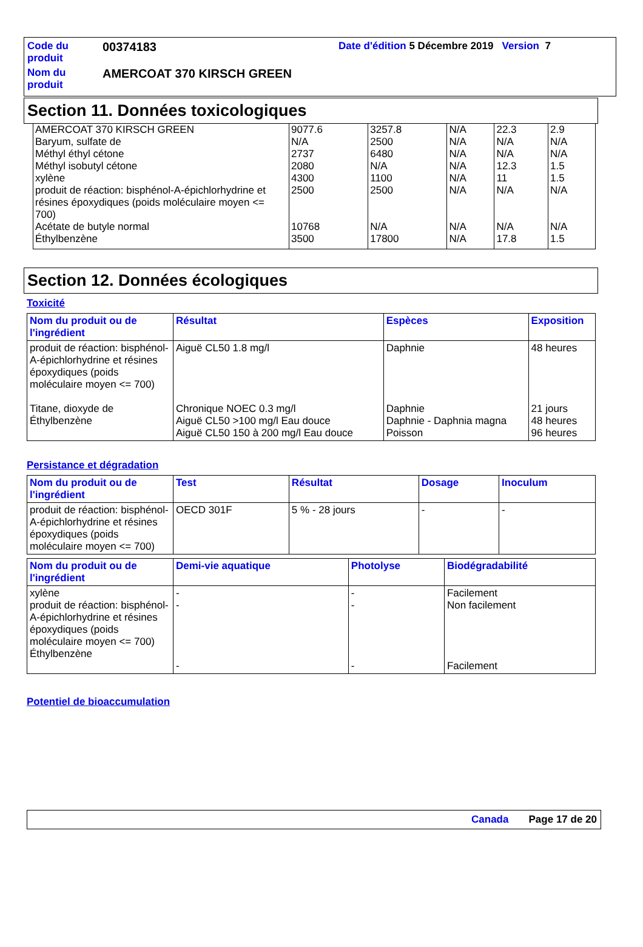| Code du produit | 00374183 | Date d'édition 5 Décembre 2019 Version 7 |
| Nom du produit | AMERCOAT 370 KIRSCH GREEN | |
Section 11. Données toxicologiques
| AMERCOAT 370 KIRSCH GREEN Baryum, sulfate de Méthyl éthyl cétone Méthyl isobutyl cétone xylène produit de réaction: bisphénol-A-épichlorhydrine et résines époxydiques (poids moléculaire moyen <= 700) Acétate de butyle normal Éthylbenzène | 9077.6 N/A 2737 2080 4300 2500 10768 3500 | 3257.8 2500 6480 N/A 1100 2500 N/A 17800 | N/A N/A N/A N/A N/A N/A N/A N/A | 22.3 N/A N/A 12.3 11 N/A N/A 17.8 | 2.9 N/A N/A 1.5 1.5 N/A N/A 1.5 |
Section 12. Données écologiques
Toxicité
| Nom du produit ou de l'ingrédient | Résultat | Espèces | Exposition |
| --- | --- | --- | --- |
| produit de réaction: bisphénol-A-épichlorhydrine et résines époxydiques (poids moléculaire moyen <= 700) Titane, dioxyde de Éthylbenzène | Aiguë CL50 1.8 mg/l Chronique NOEC 0.3 mg/l Aiguë CL50 >100 mg/l Eau douce Aiguë CL50 150 à 200 mg/l Eau douce | Daphnie Daphnie Daphnie - Daphnia magna Poisson | 48 heures 21 jours 48 heures 96 heures |
Persistance et dégradation
| Nom du produit ou de l'ingrédient | Test | Résultat | Dosage | Inoculum |
| --- | --- | --- | --- | --- |
| produit de réaction: bisphénol-A-épichlorhydrine et résines époxydiques (poids moléculaire moyen <= 700) | OECD 301F | 5 % - 28 jours | - | - |
| Nom du produit ou de l'ingrédient | Demi-vie aquatique | Photolyse | Biodégradabilité |
| --- | --- | --- | --- |
| xylène produit de réaction: bisphénol-A-épichlorhydrine et résines époxydiques (poids moléculaire moyen <= 700) Éthylbenzène | - - - | - - - | Facilement Non facilement Facilement |
Potentiel de bioaccumulation
Canada Page 17 de 20